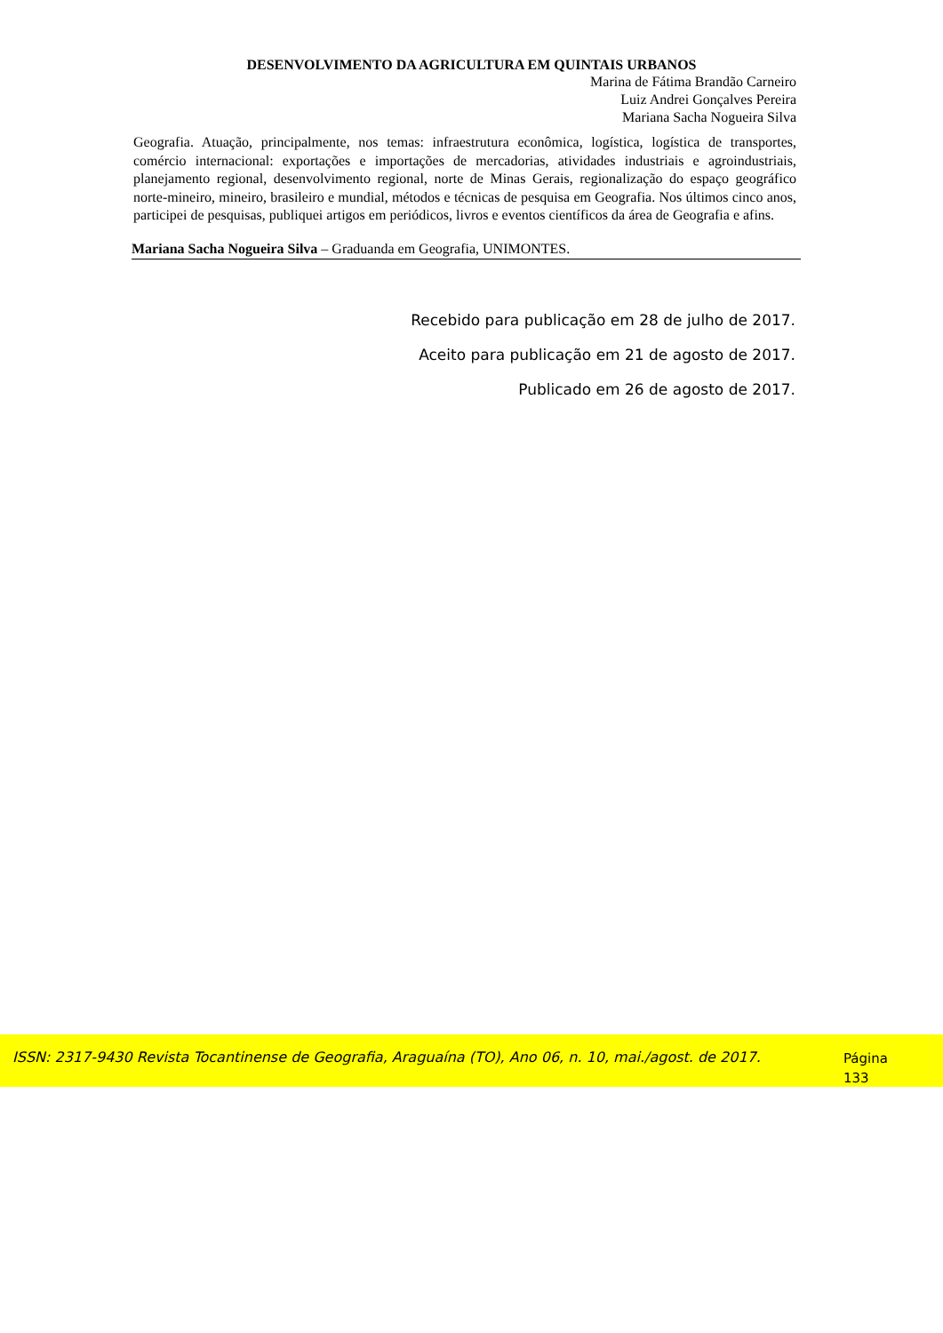DESENVOLVIMENTO DA AGRICULTURA EM QUINTAIS URBANOS
Marina de Fátima Brandão Carneiro
Luiz Andrei Gonçalves Pereira
Mariana Sacha Nogueira Silva
Geografia. Atuação, principalmente, nos temas: infraestrutura econômica, logística, logística de transportes, comércio internacional: exportações e importações de mercadorias, atividades industriais e agroindustriais, planejamento regional, desenvolvimento regional, norte de Minas Gerais, regionalização do espaço geográfico norte-mineiro, mineiro, brasileiro e mundial, métodos e técnicas de pesquisa em Geografia. Nos últimos cinco anos, participei de pesquisas, publiquei artigos em periódicos, livros e eventos científicos da área de Geografia e afins.
Mariana Sacha Nogueira Silva – Graduanda em Geografia, UNIMONTES.
Recebido para publicação em 28 de julho de 2017.
Aceito para publicação em 21 de agosto de 2017.
Publicado em 26 de agosto de 2017.
ISSN: 2317-9430 Revista Tocantinense de Geografia, Araguaína (TO), Ano 06, n. 10, mai./agost. de 2017.
Página
133